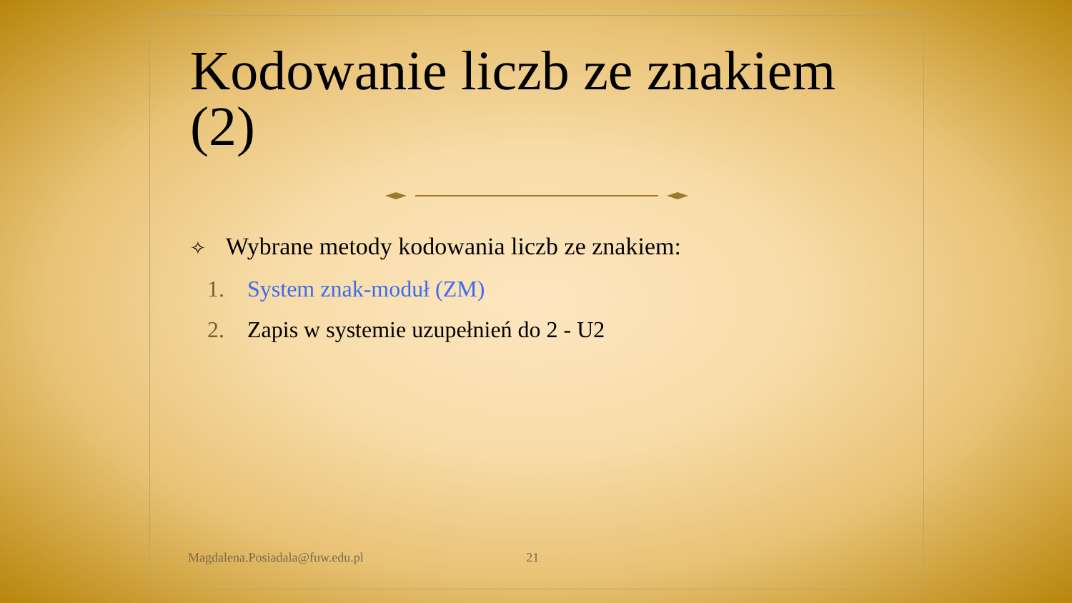Kodowanie liczb ze znakiem (2)
✧ Wybrane metody kodowania liczb ze znakiem:
1. System znak-moduł (ZM)
2. Zapis w systemie uzupełnień do 2 - U2
Magdalena.Posiadala@fuw.edu.pl 21